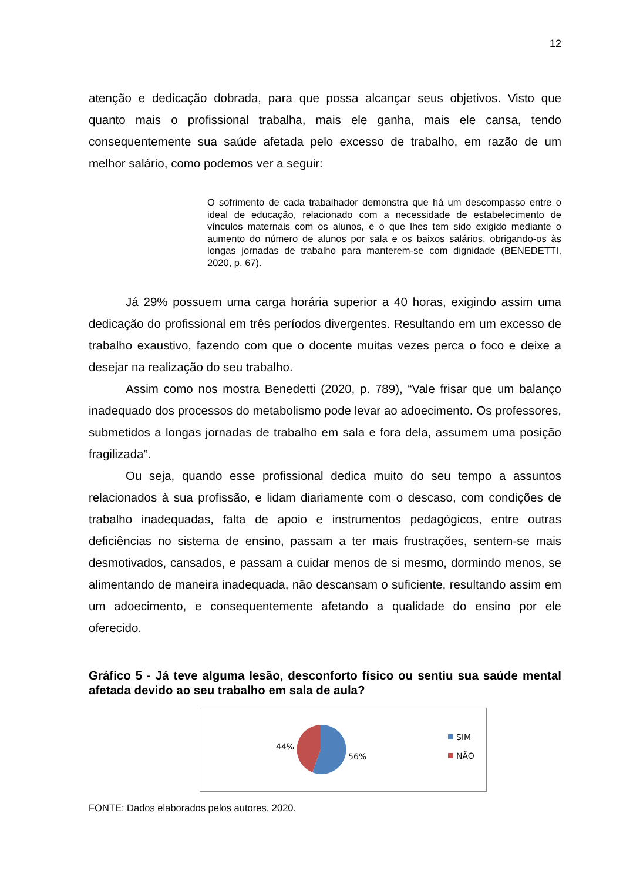12
atenção e dedicação dobrada, para que possa alcançar seus objetivos. Visto que quanto mais o profissional trabalha, mais ele ganha, mais ele cansa, tendo consequentemente sua saúde afetada pelo excesso de trabalho, em razão de um melhor salário, como podemos ver a seguir:
O sofrimento de cada trabalhador demonstra que há um descompasso entre o ideal de educação, relacionado com a necessidade de estabelecimento de vínculos maternais com os alunos, e o que lhes tem sido exigido mediante o aumento do número de alunos por sala e os baixos salários, obrigando-os às longas jornadas de trabalho para manterem-se com dignidade (BENEDETTI, 2020, p. 67).
Já 29% possuem uma carga horária superior a 40 horas, exigindo assim uma dedicação do profissional em três períodos divergentes. Resultando em um excesso de trabalho exaustivo, fazendo com que o docente muitas vezes perca o foco e deixe a desejar na realização do seu trabalho.
Assim como nos mostra Benedetti (2020, p. 789), “Vale frisar que um balanço inadequado dos processos do metabolismo pode levar ao adoecimento. Os professores, submetidos a longas jornadas de trabalho em sala e fora dela, assumem uma posição fragilizada”.
Ou seja, quando esse profissional dedica muito do seu tempo a assuntos relacionados à sua profissão, e lidam diariamente com o descaso, com condições de trabalho inadequadas, falta de apoio e instrumentos pedagógicos, entre outras deficiências no sistema de ensino, passam a ter mais frustrações, sentem-se mais desmotivados, cansados, e passam a cuidar menos de si mesmo, dormindo menos, se alimentando de maneira inadequada, não descansam o suficiente, resultando assim em um adoecimento, e consequentemente afetando a qualidade do ensino por ele oferecido.
Gráfico 5 - Já teve alguma lesão, desconforto físico ou sentiu sua saúde mental afetada devido ao seu trabalho em sala de aula?
44%
56%
SIM
NÃO
FONTE: Dados elaborados pelos autores, 2020.